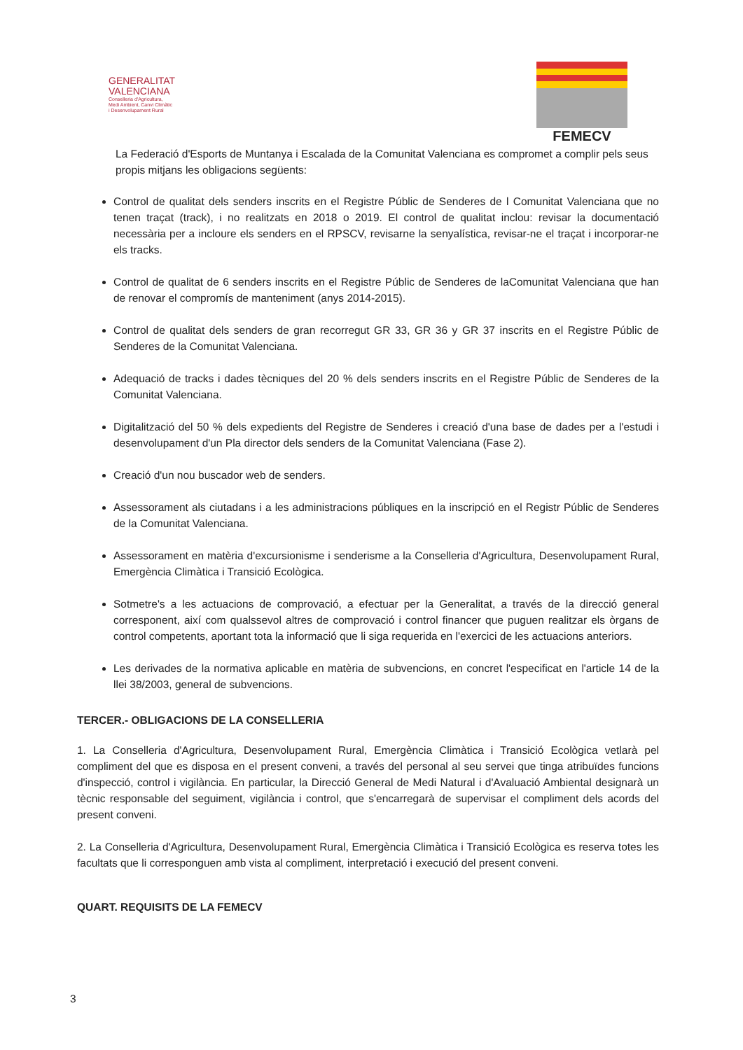GENERALITAT
VALENCIANA
Conselleria d'Agricultura,
Medi Ambient, Canvi Climàtic
i Desenvolupament Rural
FEMECV
La Federació d'Esports de Muntanya i Escalada de la Comunitat Valenciana es compromet a complir pels seus propis mitjans les obligacions següents:
Control de qualitat dels senders inscrits en el Registre Públic de Senderes de l Comunitat Valenciana que no tenen traçat (track), i no realitzats en 2018 o 2019. El control de qualitat inclou: revisar la documentació necessària per a incloure els senders en el RPSCV, revisarne la senyalística, revisar-ne el traçat i incorporar-ne els tracks.
Control de qualitat de 6 senders inscrits en el Registre Públic de Senderes de laComunitat Valenciana que han de renovar el compromís de manteniment (anys 2014-2015).
Control de qualitat dels senders de gran recorregut GR 33, GR 36 y GR 37 inscrits en el Registre Públic de Senderes de la Comunitat Valenciana.
Adequació de tracks i dades tècniques del 20 % dels senders inscrits en el Registre Públic de Senderes de la Comunitat Valenciana.
Digitalització del 50 % dels expedients del Registre de Senderes i creació d'una base de dades per a l'estudi i desenvolupament d'un Pla director dels senders de la Comunitat Valenciana (Fase 2).
Creació d'un nou buscador web de senders.
Assessorament als ciutadans i a les administracions públiques en la inscripció en el Registr Públic de Senderes de la Comunitat Valenciana.
Assessorament en matèria d'excursionisme i senderisme a la Conselleria d'Agricultura, Desenvolupament Rural, Emergència Climàtica i Transició Ecològica.
Sotmetre's a les actuacions de comprovació, a efectuar per la Generalitat, a través de la direcció general corresponent, així com qualssevol altres de comprovació i control financer que puguen realitzar els òrgans de control competents, aportant tota la informació que li siga requerida en l'exercici de les actuacions anteriors.
Les derivades de la normativa aplicable en matèria de subvencions, en concret l'especificat en l'article 14 de la llei 38/2003, general de subvencions.
TERCER.- OBLIGACIONS DE LA CONSELLERIA
1. La Conselleria d'Agricultura, Desenvolupament Rural, Emergència Climàtica i Transició Ecològica vetlarà pel compliment del que es disposa en el present conveni, a través del personal al seu servei que tinga atribuïdes funcions d'inspecció, control i vigilància. En particular, la Direcció General de Medi Natural i d'Avaluació Ambiental designarà un tècnic responsable del seguiment, vigilància i control, que s'encarregarà de supervisar el compliment dels acords del present conveni.
2. La Conselleria d'Agricultura, Desenvolupament Rural, Emergència Climàtica i Transició Ecològica es reserva totes les facultats que li corresponguen amb vista al compliment, interpretació i execució del present conveni.
QUART. REQUISITS DE LA FEMECV
3